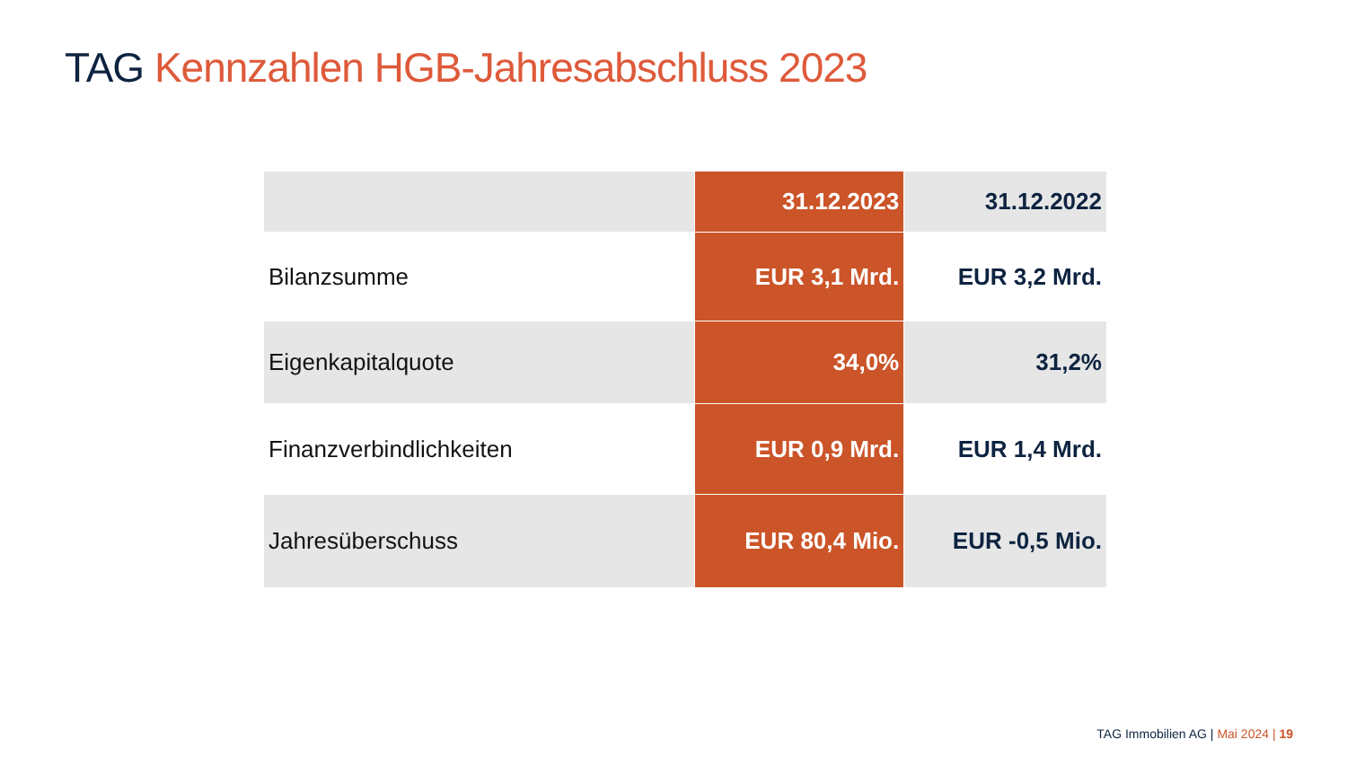TAG Kennzahlen HGB-Jahresabschluss 2023
| | 31.12.2023 | 31.12.2022 |
| Bilanzsumme | EUR 3,1 Mrd. | EUR 3,2 Mrd. |
| Eigenkapitalquote | 34,0% | 31,2% |
| Finanzverbindlichkeiten | EUR 0,9 Mrd. | EUR 1,4 Mrd. |
| Jahresüberschuss | EUR 80,4 Mio. | EUR -0,5 Mio. |
TAG Immobilien AG | Mai 2024 | 19